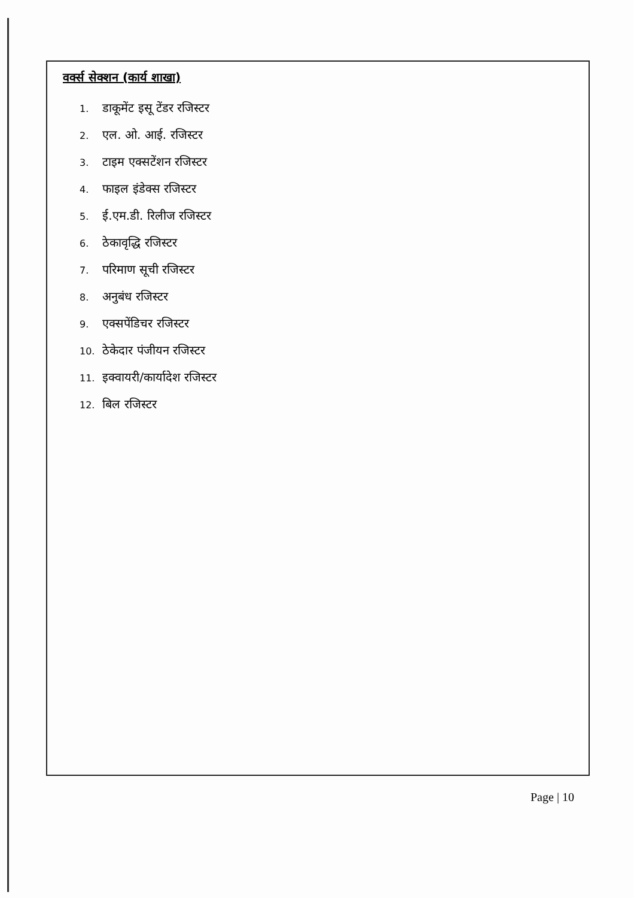वर्क्स सेक्शन (कार्य शाखा)
1. डाकूमेंट इसू टेंडर रजिस्टर
2. एल. ओ. आई. रजिस्टर
3. टाइम एक्सटेंशन रजिस्टर
4. फाइल इंडेक्स रजिस्टर
5. ई.एम.डी. रिलीज रजिस्टर
6. ठेकावृद्धि रजिस्टर
7. परिमाण सूची रजिस्टर
8. अनुबंध रजिस्टर
9. एक्सपेंडिचर रजिस्टर
10. ठेकेदार पंजीयन रजिस्टर
11. इक्वायरी/कार्यादेश रजिस्टर
12. बिल रजिस्टर
Page | 10